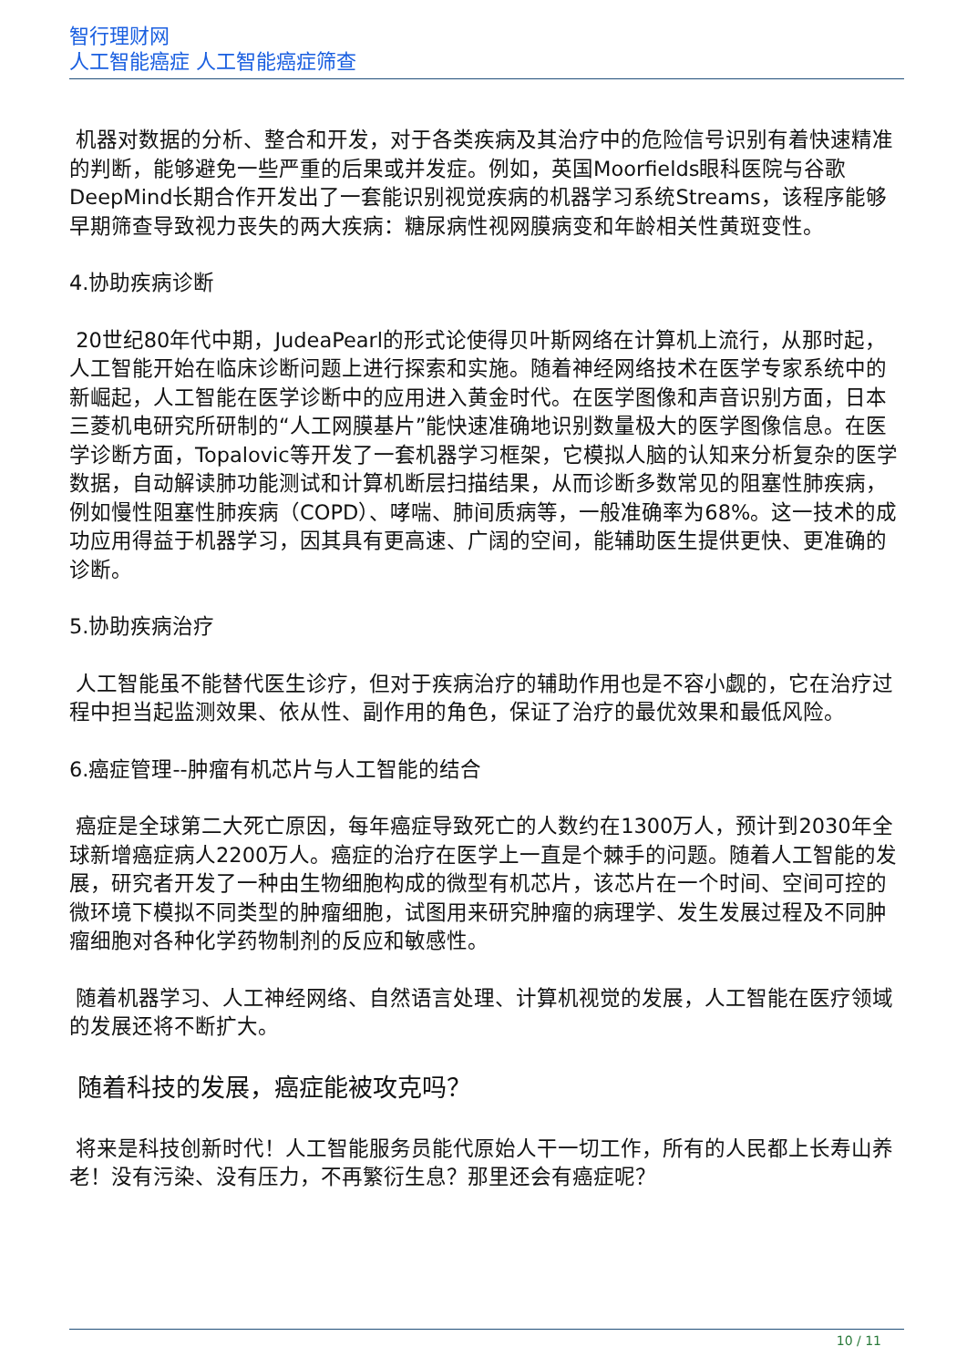智行理财网
人工智能癌症 人工智能癌症筛查
机器对数据的分析、整合和开发，对于各类疾病及其治疗中的危险信号识别有着快速精准的判断，能够避免一些严重的后果或并发症。例如，英国Moorfields眼科医院与谷歌DeepMind长期合作开发出了一套能识别视觉疾病的机器学习系统Streams，该程序能够早期筛查导致视力丧失的两大疾病：糖尿病性视网膜病变和年龄相关性黄斑变性。
4.协助疾病诊断
20世纪80年代中期，JudeaPearl的形式论使得贝叶斯网络在计算机上流行，从那时起，人工智能开始在临床诊断问题上进行探索和实施。随着神经网络技术在医学专家系统中的新崛起，人工智能在医学诊断中的应用进入黄金时代。在医学图像和声音识别方面，日本三菱机电研究所研制的“人工网膜基片”能快速准确地识别数量极大的医学图像信息。在医学诊断方面，Topalovic等开发了一套机器学习框架，它模拟人脑的认知来分析复杂的医学数据，自动解读肺功能测试和计算机断层扫描结果，从而诊断多数常见的阻塞性肺疾病，例如慢性阻塞性肺疾病（COPD）、哮喘、肺间质病等，一般准确率为68%。这一技术的成功应用得益于机器学习，因其具有更高速、广阔的空间，能辅助医生提供更快、更准确的诊断。
5.协助疾病治疗
人工智能虽不能替代医生诊疗，但对于疾病治疗的辅助作用也是不容小觑的，它在治疗过程中担当起监测效果、依从性、副作用的角色，保证了治疗的最优效果和最低风险。
6.癌症管理--肿瘤有机芯片与人工智能的结合
癌症是全球第二大死亡原因，每年癌症导致死亡的人数约在1300万人，预计到2030年全球新增癌症病人2200万人。癌症的治疗在医学上一直是个棘手的问题。随着人工智能的发展，研究者开发了一种由生物细胞构成的微型有机芯片，该芯片在一个时间、空间可控的微环境下模拟不同类型的肿瘤细胞，试图用来研究肿瘤的病理学、发生发展过程及不同肿瘤细胞对各种化学药物制剂的反应和敏感性。
随着机器学习、人工神经网络、自然语言处理、计算机视觉的发展，人工智能在医疗领域的发展还将不断扩大。
随着科技的发展，癌症能被攻克吗？
将来是科技创新时代！人工智能服务员能代原始人干一切工作，所有的人民都上长寿山养老！没有污染、没有压力，不再繁衍生息？那里还会有癌症呢？
10 / 11